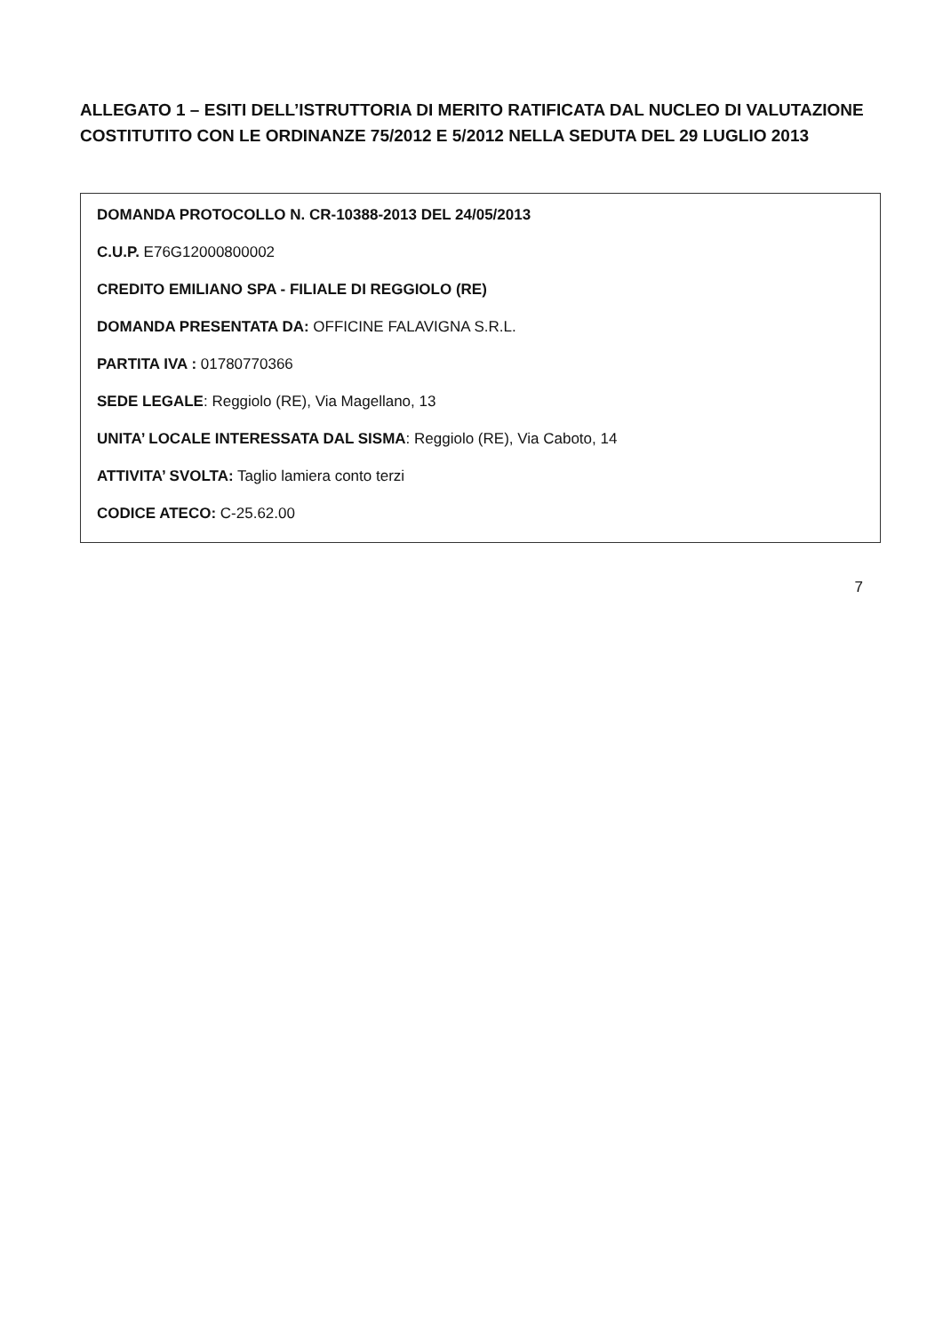ALLEGATO 1 – ESITI DELL’ISTRUTTORIA DI MERITO RATIFICATA DAL NUCLEO DI VALUTAZIONE COSTITUTITO CON LE ORDINANZE 75/2012 E 5/2012 NELLA SEDUTA DEL 29 LUGLIO 2013
DOMANDA PROTOCOLLO N. CR-10388-2013 DEL 24/05/2013
C.U.P. E76G12000800002
CREDITO EMILIANO SPA - FILIALE DI REGGIOLO (RE)
DOMANDA PRESENTATA DA: OFFICINE FALAVIGNA S.R.L.
PARTITA IVA : 01780770366
SEDE LEGALE: Reggiolo (RE), Via Magellano, 13
UNITA’ LOCALE INTERESSATA DAL SISMA: Reggiolo (RE), Via Caboto, 14
ATTIVITA’ SVOLTA: Taglio lamiera conto terzi
CODICE ATECO: C-25.62.00
7